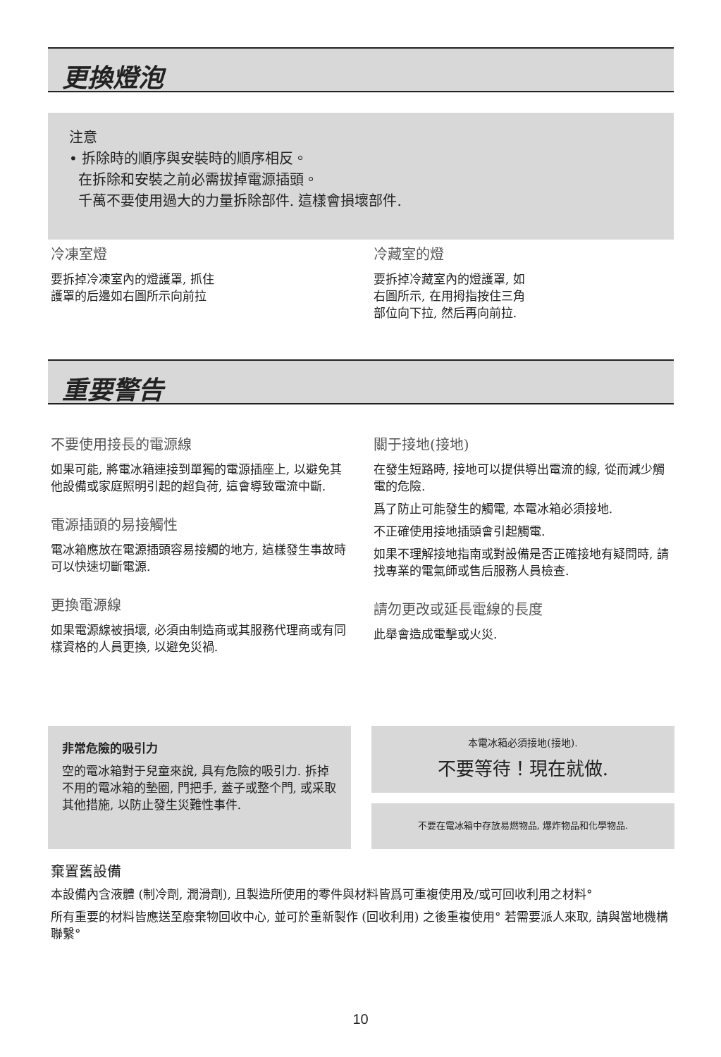更換燈泡
注意
• 拆除時的順序與安裝時的順序相反。
在拆除和安裝之前必需拔掉電源插頭。
千萬不要使用過大的力量拆除部件. 這樣會損壞部件.
冷凍室燈
要拆掉冷凍室內的燈護罩, 抓住
護罩的后邊如右圖所示向前拉
冷藏室的燈
要拆掉冷藏室內的燈護罩, 如
右圖所示, 在用拇指按住三角
部位向下拉, 然后再向前拉.
重要警告
不要使用接長的電源線
如果可能, 將電冰箱連接到單獨的電源插座上, 以避免其他設備或家庭照明引起的超負荷, 這會導致電流中斷.
電源插頭的易接觸性
電冰箱應放在電源插頭容易接觸的地方, 這樣發生事故時可以快速切斷電源.
更換電源線
如果電源線被損壞, 必須由制造商或其服務代理商或有同樣資格的人員更換, 以避免災禍.
關于接地(接地)
在發生短路時, 接地可以提供導出電流的線, 從而減少觸電的危險.
爲了防止可能發生的觸電, 本電冰箱必須接地.
不正確使用接地插頭會引起觸電.
如果不理解接地指南或對設備是否正確接地有疑問時, 請找專業的電氣師或售后服務人員檢查.
請勿更改或延長電線的長度
此舉會造成電擊或火災.
非常危險的吸引力
空的電冰箱對于兒童來說, 具有危險的吸引力. 拆掉不用的電冰箱的墊圈, 門把手, 蓋子或整个門, 或采取其他措施, 以防止發生災難性事件.
本電冰箱必須接地(接地).
不要等待！現在就做.
不要在電冰箱中存放易燃物品, 爆炸物品和化學物品.
棄置舊設備
本設備內含液體 (制冷劑, 潤滑劑), 且製造所使用的零件與材料皆爲可重複使用及/或可回收利用之材料°
所有重要的材料皆應送至廢棄物回收中心, 並可於重新製作 (回收利用) 之後重複使用° 若需要派人來取, 請與當地機構聯繫°
10